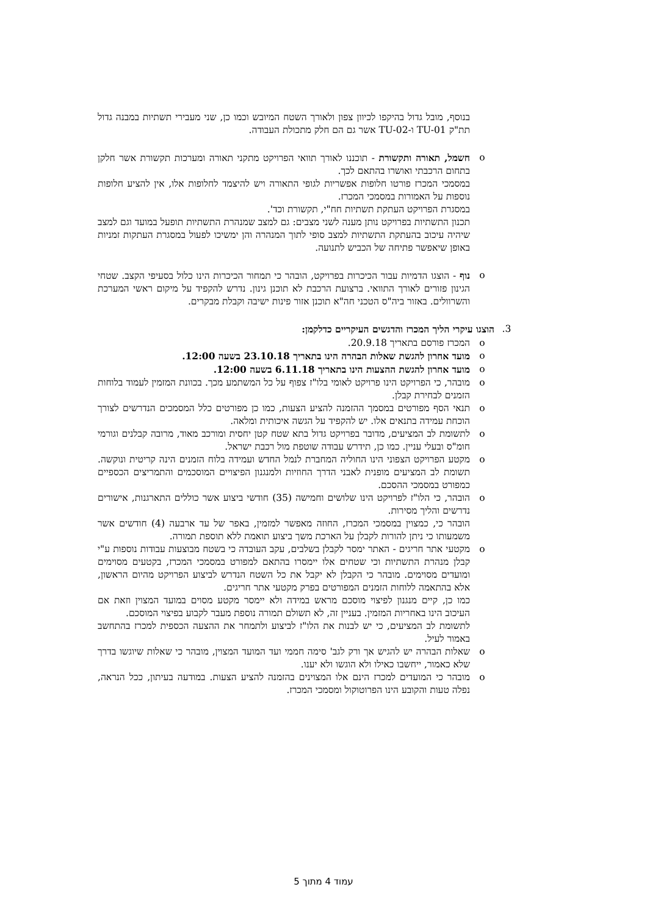בנוסף, מובל גדול בהיקפו לכיוון צפון ולאורך השטח המיובש וכמו כן, שני מעבירי תשתיות במבנה גדול תת"ק TU-01 ו-TU-02 אשר גם הם חלק מתכולת העבודה.
o חשמל, תאורה ותקשורת - תוכננו לאורך תוואי הפרויקט מתקני תאורה ומערכות תקשורת אשר חלקן בתחום הרכבתי ואושרו בהתאם לכך.
במסמכי המכרז פורטו חלופות אפשריות לגופי התאורה ויש להיצמד לחלופות אלו, אין להציע חלופות נוספות על האמורות במסמכי המכרז.
במסגרת הפרויקט העתקת תשתיות חח"י, תקשורת וכד'.
תכנון התשתיות בפרויקט נותן מענה לשני מצבים: גם למצב שמנהרת התשתיות תופעל במועד וגם למצב שיהיה עיכוב בהעתקת התשתיות למצב סופי לתוך המנהרה והן ימשיכו לפעול במסגרת העתקות זמניות באופן שיאפשר פתיחה של הכביש לתנועה.
o נוף - הוצגו הדמיות עבור הכיכרות בפרויקט, הובהר כי תמחור הכיכרות הינו כלול בסעיפי הקצב. שטחי הגינון פזורים לאורך התוואי. ברצועת הרכבת לא תוכנן גינון. נדרש להקפיד על מיקום ראשי המערכת והשרוולים. באזור ביה"ס הטכני חה"א תוכנן אזור פינות ישיבה וקבלת מבקרים.
3. הוצגו עיקרי הליך המכרז והדגשים העיקריים כדלקמן:
o המכרז פורסם בתאריך 20.9.18.
o מועד אחרון להגשת שאלות הבהרה הינו בתאריך 23.10.18 בשעה 12:00.
o מועד אחרון להגשת ההצעות הינו בתאריך 6.11.18 בשעה 12:00.
o מובהר, כי הפרויקט הינו פרויקט לאומי בלו"ז צפוף על כל המשתמע מכך. בכוונת המזמין לעמוד בלוחות הזמנים לבחירת קבלן.
o תנאי הסף מפורטים במסמך ההזמנה להציע הצעות, כמו כן מפורטים כלל המסמכים הנדרשים לצורך הוכחת עמידה בתנאים אלו. יש להקפיד על הגשה איכותית ומלאה.
o לתשומת לב המציעים, מדובר בפרויקט גדול בתא שטח קטן יחסית ומורכב מאוד, מרובה קבלנים וגורמי חומ"ס ובעלי עניין. כמו כן, תידרש עבודה שוטפת מול רכבת ישראל.
o מקטע הפרויקט הצפוני הינו החוליה המחברת לנמל החדש ועמידה בלוח הזמנים הינה קריטית ונוקשה. תשומת לב המציעים מופנית לאבני הדרך החוזיות ולמנגנון הפיצויים המוסכמים והתמריצים הכספיים כמפורט במסמכי ההסכם.
o הובהר, כי הלו"ז לפרויקט הינו שלושים וחמישה (35) חודשי ביצוע אשר כוללים התארגנות, אישורים נדרשים והליך מסירות.
הובהר כי, כמצוין במסמכי המכרז, החוזה מאפשר למזמין, באפר של עד ארבעה (4) חודשים אשר משמעותו כי ניתן להורות לקבלן על הארכת משך ביצוע תואמת ללא תוספת תמורה.
o מקטעי אתר חריגים - האתר ימסר לקבלן בשלבים, עקב העובדה כי בשטח מבוצעות עבודות נוספות ע"י קבלן מנהרת התשתיות וכי שטחים אלו יימסרו בהתאם למפורט במסמכי המכרז, בקטעים מסוימים ומועדים מסוימים. מובהר כי הקבלן לא יקבל את כל השטח הנדרש לביצוע הפרויקט מהיום הראשון, אלא בהתאמה ללוחות הזמנים המפורטים בפרק מקטעי אתר חריגים.
כמו כן, קיים מנגנון לפיצוי מוסכם מראש במידה ולא יימסר מקטע מסוים במועד המצוין וזאת אם העיכוב הינו באחריות המזמין. בעניין זה, לא תשולם תמורה נוספת מעבר לקבוע בפיצוי המוסכם.
לתשומת לב המציעים, כי יש לבנות את הלו"ז לביצוע ולתמחר את ההצעה הכספית למכרז בהתחשב באמור לעיל.
o שאלות הבהרה יש להגיש אך ורק לגב' סימה חממי ועד המועד המצוין, מובהר כי שאלות שיוגשו בדרך שלא כאמור, ייחשבו כאילו ולא הוגשו ולא יענו.
o מובהר כי המועדים למכרז הינם אלו המצוינים בהזמנה להציע הצעות. במודעה בעיתון, ככל הנראה, נפלה טעות והקובע הינו הפרוטוקול ומסמכי המכרז.
עמוד 4 מתוך 5